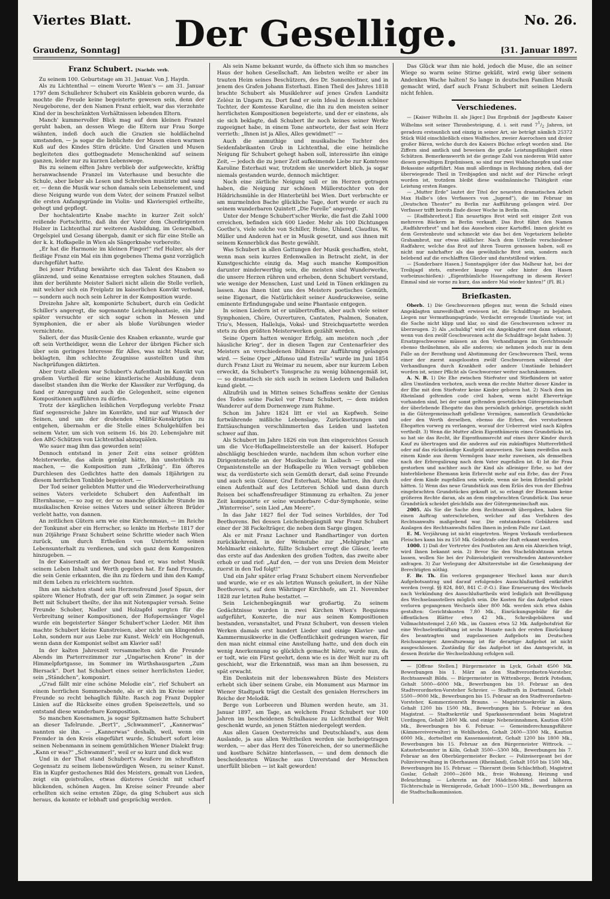Viertes Blatt.
Graudenz, Sonntag]
Der Gesellige.
No. 26.
[31. Januar 1897.
Franz Schubert. [Nachdr. verb.
Zu seinem 100. Geburtstage am 31. Januar. Von J. Haydn.
Als zu Lichtenthal — einem Vororte Wien's — am 31. Januar 1797 dem Schullehrer Schubert ein Knäblein geboren wurde, da mochte die Freude keine begeisterte gewesen sein, denn der Neugeborene, der den Namen Franz erhielt, war das vierzehnte Kind der in beschränkten Verhältnissen lebenden Eltern.
Manch' kummervoller Blick mag auf dem kleinen Franzel geruht haben, an dessen Wiege die Eltern nur Frau Sorge wähnten, indeß doch auch die Grazien sie holdlächelnd umstanden, — ja sogar die lieblichste der Musen einen warmen Kuß auf des Kindes Stirn drückte. Und Grazien und Musen begleiteten dies gottbegnadete Menschenkind auf seinem ganzen, leider nur zu kurzen Lebenswege.
Bis zu seinem elften Jahre verblieb der aufgeweckte, kräftig heranwachsende Franzel im Vaterhause und besuchte die Schule, aber lieber als Lesen und Schreiben musizirte und sang er, — denn die Musik war schon damals sein Lebenselement, und diese Neigung wurde von dem Vater, der seinem Franzel selbst die ersten Anfangsgründe im Violin- und Klavierspiel ertheilte, gehegt und gepflegt.
Der hochtalentirte Knabe machte in kurzer Zeit solch' reißende Fortschritte, daß ihn der Vater dem Chordirigenten Holzer in Lichtenthal zur weiteren Ausbildung, im Generalbaß, Orgelspiel und Gesang übergab, damit er sich für eine Stelle an der k. k. Hofkapelle in Wien als Sängerknabe vorbereite.
„Er hat die Harmonie im kleinen Finger!“ rief Holzer, als der fleißige Franz ein Mal ein ihm gegebenes Thema ganz vorzüglich durchgeführt hatte.
Bei jener Prüfung bewährte sich das Talent des Knaben so glänzend, und seine Kenntnisse erregten solches Staunen, daß ihm der berühmte Meister Salieri nicht allein die Stelle verlieh, mit welcher sich ein Freiplatz im kaiserlichen Konvikt verband, — sondern auch noch sein Lehrer in der Komposition wurde.
Dreizehn Jahre alt, komponirte Schubert, durch ein Gedicht Schiller's angeregt, die sogenannte Leichenphantasie, ein Jahr später versuchte er sich sogar schon in Messen und Symphonien, die er aber als bloße Vorübungen wieder vernichtete.
Salieri, der das Musik-Genie des Knaben erkannte, wurde gar oft sein Vertheidiger, wenn die Lehrer der übrigen Fächer sich über sein geringes Interesse für Alles, was nicht Musik war, beklagten, ihm schlechte Zeugnisse ausstellten und ihm Nachprüfungen diktirten.
Aber trotz alledem war Schubert's Aufenthalt im Konvikt von großem Vortheil für seine künstlerische Ausbildung, denn daselbst standen ihm die Werke der Klassiker zur Verfügung, da fand er Anregung und auch die Gelegenheit, seine eigenen Kompositionen aufführen zu dürfen.
Trotz der kärglichen leiblichen Verpflegung verlebte Franz fünf segensreiche Jahre im Konvikte, und nur auf Wunsch der Seinen, und um der drohenden Militär-Konskription zu entgehen, übernahm er die Stelle eines Schulgehülfen bei seinem Vater, um sich von seinem 16. bis 20. Lebensjahre mit den ABC-Schützen von Lichtenthal abzuquälen.
Wie sauer mag ihm das geworden sein!
Dennoch entstand in jener Zeit eins seiner größten Meisterwerke, das allein genügt hätte, ihn unsterblich zu machen, — die Komposition zum „Erlkönig“. Ein öfteres Durchlesen des Gedichtes hatte den damals 18jährigen zu diesem herrlichen Tonbilde begeistert. —
Der Tod seiner geliebten Mutter und die Wiederverheirathung seines Vaters verleidete Schubert den Aufenthalt im Elternhause, — so zog er, der so manche glückliche Stunde im musikalischen Kreise seines Vaters und seiner älteren Brüder verlebt hatte, von dannen.
An zeitlichen Gütern arm wie eine Kirchenmaus, — im Reiche der Tonkunst aber ein Herrscher, so lenkte im Herbste 1817 der nun 20jährige Franz Schubert seine Schritte wieder nach Wien zurück, um durch Ertheilen von Unterricht seinen Lebensunterhalt zu verdienen, und sich ganz dem Komponiren hinzugeben. —
In der Kaiserstadt an der Donau fand er, was nebst Musik seinem Leben Inhalt und Werth gegeben hat. Er fand Freunde, die sein Genie erkannten, die ihn zu fördern und ihm den Kampf mit dem Leben zu erleichtern suchten.
Ihm am nächsten stand sein Herzensfreund Josef Spaun, der spätere Wiener Hofrath, der gar oft sein Zimmer, ja sogar sein Bett mit Schubert theilte, der ihn mit Notenpapier versah. Seine Freunde Schober, Nadler und Holzapfel sorgten für die Verbreitung seiner Kompositionen, der Hofopernsänger Vogel wurde ein begeisterter Sänger Schubert'scher Lieder. Mit ihm machte Schubert kleine Kunstreisen, aber nicht um klingenden Lohn, sondern nur aus Liebe zur Kunst. Welch' ein Hochgenuß, wenn dann der Komponist selbst am Klavier saß!
In der kalten Jahreszeit versammelten sich die Freunde Abends im Parterrezimmer zur „Ungarischen Krone“ in der Himmelpfortgasse, im Sommer im Wirthshausgarten „Zum Biersack“. Dort hat Schubert eines seiner herrlichsten Lieder, sein „Ständchen“, komponirt.
„G'rad fällt mir eine schöne Melodie ein“, rief Schubert an einem herrlichen Sommerabende, als er sich im Kreise seiner Freunde so recht behaglich fühlte. Rasch zog Franz Doppler Linien auf die Rückseite eines großen Speisezettels, und so entstand diese wunderbare Komposition.
So manchen Kosenamen, ja sogar Spitznamen hatte Schubert an dieser Tafelrunde. „Bert'l“, „Schwammerl“, „Kannerwas“ nannten sie ihn. — „Kannerwas“ deshalb, weil, wenn ein Fremder in den Kreis eingeführt wurde, Schubert sofort leise seinen Nebenmann in seinem gemüthlichen Wiener Dialekt frug: „Kann er was?“ „Schwammerl“, weil er so kurz und dick war.
Und in der That stand Schubert's Aeußere im schroffsten Gegensatz zu seinem liebenswürdigen Wesen, zu seiner Kunst. Ein in Kupfer gestochenes Bild des Meisters, gemalt von Lieden, zeigt ein geistvolles, etwas düsteres Gesicht mit scharf blickenden, schönen Augen. Im Kreise seiner Freunde aber erhellten sich seine ernsten Züge, da ging Schubert aus sich heraus, da konnte er lebhaft und gesprächig werden.
Als sein Name bekannt wurde, da öffnete sich ihm so manches Haus der hohen Gesellschaft. Am liebsten weilte er aber im trauten Heim seines Beschützers, des Dr. Sonnenleitner, und in jenem des Grafen Johann Esterhazi. Einen Theil des Jahres 1818 brachte Schubert als Musiklehrer auf jenes Grafen Landsitz Zelész in Ungarn zu. Dort fand er sein Ideal in dessen schöner Tochter, der Komtesse Karoline, die ihn zu den meisten seiner herrlichsten Kompositionen begeisterte, und der er einstens, als sie sich beklagte, daß Schubert ihr noch keines seiner Werke zugeeignet habe, in einem Tone antwortete, der fast sein Herz verrieth: „Ihnen ist ja Alles, Alles gewidmet!“ —
Auch die anmuthige und musikalische Tochter des Seidenfabrikanten Grob in Lichtenthal, die eine heimliche Neigung für Schubert gehegt haben soll, interessirte ihn einige Zeit, — jedoch die zu jener Zeit aufkeimende Liebe zur Komtesse Karoline Esterhazi war, trotzdem sie unerwidert blieb, ja sogar niemals gestanden wurde, dennoch mächtiger.
Noch eine zärtliche Neigung soll er im Herzen getragen haben, die Neigung zur schönen Müllerstochter von der Höldrichsmühle in der Hinterbrühl bei Wien. Dort verbrachte er am murmelnden Bache glückliche Tage, dort wurde er auch zu seinem wunderbaren Quintett „Die Forelle“ angeregt.
Unter der Menge Schubert'scher Werke, die fast die Zahl 1000 erreichen, befinden sich 600 Lieder. Mehr als 100 Dichtungen Goethe's, viele solche von Schiller, Heine, Uhland, Claudius, W. Müller und Anderen hat er in Musik gesetzt, und aus ihnen mit seinem Kennerblick das Beste gewählt.
Was Schubert in allen Gattungen der Musik geschaffen, steht, wenn man sein kurzes Erdenwallen in Betracht zieht, in der Kunstgeschichte einzig da. Mag auch manche Komposition darunter minderwerthig sein, die meisten sind Wunderwerke, die unsere Herzen rühren und erheben, denn Schubert verstand, wie wenige der Menschen, Lust und Leid in Tönen erklingen zu lassen. Aus ihnen tönt uns des Meisters poetisches Gemüth, seine Eigenart, die Natürlichkeit seiner Ausdrucksweise, seine eminente Erfindungsgabe und seine Phantasie entgegen.
In seinen Liedern ist er unübertroffen, aber auch viele seiner Symphonien, Chöre, Ouverturen, Cantaten, Psalmen, Sonaten, Trio's, Messen, Halleluja, Vokal- und Streichquartette werden stets zu den größten Meisterwerken gezählt werden.
Seine Opern hatten weniger Erfolg, am meisten noch „der häusliche Krieg“, der in diesen Tagen zur Centenarfeier des Meisters an verschiedenen Bühnen zur Aufführung gelangen wird. — Seine Oper „Alfonso und Estrella“ wurde im Juni 1854 durch Franz Liszt zu Weimar zu neuem, aber nur kurzem Leben erweckt, da Schubert's Tonsprache zu wenig bühnengemäß ist, — so dramatisch sie sich auch in seinen Liedern und Balladen kund giebt. —
Allzufrüh und in Mitten seines Schaffens senkte der Genius des Todes seine Fackel vor Franz Schubert, — dem müden Wanderer auf dem Dornenwege zum Ruhme.
Schon im Jahre 1824 litt er viel an Kopfweh. Seine fortwährende mißliche Lebenslage, Zurücksetzungen und Enttäuschungen verschlimmerten das Leiden und lasteten schwer auf ihm.
Als Schubert im Jahre 1826 ein von ihm eingereichtes Gesuch um die Vice-Hofkapellmeisterstelle an der kaiserl. Hofoper abschlägig beschieden wurde, nachdem ihm schon vorher eine Dirigentenstelle an der Musikschule in Laibach — und eine Organistenstelle an der Hofkapelle zu Wien versagt geblieben war, da verdüsterte sich sein Gemüth derart, daß seine Freunde und auch sein Gönner, Graf Esterhazi, Mühe hatten, ihn durch einen Aufenthalt auf des Letzteren Schloß und dann durch Reisen bei schaffensfreudiger Stimmung zu erhalten. Zu jener Zeit komponirte er seine wunderbare C-dur-Symphonie, seine „Winterreise“, sein Lied „Am Meere“.
In das Jahr 1827 fiel der Tod seines Vorbildes, der Tod Beethovens. Bei dessen Leichenbegängniß war Franz Schubert einer der 38 Fackelträger, die neben dem Sarge gingen.
Als er mit Franz Lachner und Randhartinger von dorten zurückkehrend, in der Weinstube zur „Mehlgrube“ am Mehlmarkt einkehrte, füllte Schubert erregt die Gläser, leerte das erste auf das Andenken des großen Todten, das zweite aber erhob er und rief: „Auf den, — der von uns Dreien dem Meister zuerst in den Tod folgt!“
Und ein Jahr später erlag Franz Schubert einem Nervenfieber und wurde, wie er es als letzten Wunsch geäußert, in der Nähe Beethoven's, auf dem Währinger Kirchhofe, am 21. November 1828 zur letzten Ruhe bestattet. —
Sein Leichenbegängniß war großartig. Zu seinem Gedächtnisse wurden in zwei Kirchen Wien's Requiems aufgeführt, Konzerte, die nur aus seinen Kompositionen bestanden, veranstaltet, und Franz Schubert, von dessen vielen Werken damals erst hundert Lieder und einige Klavier- und Kammermusikwerke in die Oeffentlichkeit gedrungen waren, für den man nicht einmal eine Anstellung hatte, und den doch ein wenig Anerkennung so glücklich gemacht hätte, wurde nun, da er todt, wie ein Fürst geehrt, denn wie es in der Welt nur zu oft geschieht, war die Erkenntniß, was man an ihm besessen, zu spät erwacht.
Ein Denkstein mit der lebenswahren Büste des Meisters erhebt sich über seinem Grabe, ein Monument aus Marmor im Wiener Stadtpark trägt die Gestalt des genialen Herrschers im Reiche der Melodik.
Berge von Lorbeeren und Blumen werden heute, am 31. Januar 1897, am Tage, an welchem Franz Schubert vor 100 Jahren im bescheidenen Schulhause zu Lichtenthal der Welt geschenkt wurde, an jenen Stätten niedergelegt werden.
Aus allen Gauen Oesterreichs und Deutschland's, aus dem Auslande, ja aus allen Welttheilen werden sie herbeigetragen werden, — aber das Herz des Tönereichen, der so unermeßliche und kostbare Schätze hinterlassen, — und dem dennoch die bescheidensten Wünsche aus Unverstand der Menschen unerfüllt blieben — ist kalt geworden!
Das Glück war ihm nie hold, jedoch die Muse, die an seiner Wiege so warm seine Stirne geküßt, wird ewig über seinem Andenken Wache halten! So lange in deutschen Familien Musik gemacht wird, darf auch Franz Schubert mit seinen Liedern nicht fehlen.
Verschiedenes.
— [Kaiser Wilhelm II. als Jäger.] Das Ergebniß der Jagdbeute Kaiser Wilhelms seit seiner Thronbesteigung, d. i. seit rund 71/2 Jahren, ist geradezu erstaunlich und einzig in seiner Art, sie beträgt nämlich 25372 Stück Wild einschließlich eines Walfisches, zweier Auerochsen und dreier großer Bären, welche durch des Kaisers Büchse erlegt worden sind. Die Ziffern sind amtlich und beweisen die große Leistungsfähigkeit eines Schützen. Bemerkenswerth ist die geringe Zahl von niederem Wild unter diesen gewaltigen Ergebnissen, so sind nur zwei Waldschnepfen und eine Bekassine aufgeführt. Man muß allerdings in Rechnung ziehen, daß der überwiegende Theil in Treibjagden und nicht auf der Pürsche erlegt worden ist, trotzdem bleibt diese waidmännische Thätigkeit eine Leistung ersten Ranges.
— „Mutter Erde“ lautet der Titel der neuesten dramatischen Arbeit Max Halbe's (des Verfassers von „Jugend“), die im Februar im „Deutschen Theater“ zu Berlin zur Aufführung gelangen wird. Der Verfasser trifft bereits Ende dieser Woche in Berlin ein.
— [Radfahrerbrot.] Ein neuartiges Brot wird seit einiger Zeit von mehreren Bäckern in Berlin verkauft. Das Brot führt den Namen „Radfahrerbrot“ und hat das Aussehen einer Kartoffel. Innen gleicht es dem Gerstenbrote und schmeckt wie das bei den Vegetariern beliebte Grahambrot, nur etwas süßlicher. Nach dem Urtheile verschiedener Radfahrer, welche das Brot auf ihren Touren genossen haben, soll es nicht nur nahrhafter als das gewöhnliche Brot sein, sondern auch belebend auf die erschlafften Glieder und durststillend wirken.
— [Sonderbare Hasen.] Sonntagsjäger (der das Malheur hat, bei der Treibjagd stets, entweder knapp vor oder hinter den Hasen vorbeizuschießen): „Eigenthümliche Hasengattung in diesem Revier! Einmal sind sie vorne zu kurz, das andere Mal wieder hinten!“ (Fl. Bl.)
Briefkasten.
Oberb. 1) Die Geschworenen pflegen nur, wenn die Schuld eines Angeklagten unzweifelhaft erwiesen ist, die Schuldfrage zu bejahen. Liegen nur Vermuthungsgründe, Verdacht erregende Umstände vor, ist die Sache nicht klipp und klar, so sind die Geschworenen schwer zu überzeugen. 2) Als „schuldig“ wird ein Angeklagter erst dann erkannt, wenn von den zwölf Geschworenen acht die Schuldfrage bejaht haben. 3) Ersatzgeschworene müssen an den Verhandlungen im Gerichtssaale ebenso theilnehmen, als alle anderen; sie nehmen jedoch nur in dem Falle an der Berathung und Abstimmung der Geschworenen Theil, wenn einer der zuerst ausgeloosten zwölf Geschworenen während der Verhandlungen durch Krankheit oder andere Umstände behindert worden ist, seiner Pflicht als Geschworener weiter nachzukommen.
A. N. B. 1) Die Ehe zwischen Stiefvater und Stiefkindern ist unter allen Umständen verboten, auch wenn die rechte Mutter dieser Kinder in der Ehe mit dem Stiefvater keine Kinder geboren hat. 2) Nach dem im Rheinland geltenden code civil haben, wenn nicht Eheverträge vorhanden sind, bei der sonst geltenden gesetzlichen Gütergemeinschaft der überlebende Ehegatte das ihm persönlich gehörige, gesetzlich nicht in die Gütergemeinschaft gefallene Vermögen, namentlich Grundstücke oder den Werth derselben, ebenso die Erben, des verstorbenen Ehegatten vorweg zu verlangen, worauf der Ueberrest wird nach Köpfen vertheilt. 3) Wenn die Mutter allein Eigenthümerin eines Grundstücks ist, so hat sie das Recht, ihr Eigenthumsrecht auf eines ihrer Kinder durch Kauf zu übertragen und die anderen auf ein zukünftiges Muttererbtheil oder auf das rückständige Kaufgeld anzuweisen. Sie kann zweifellos auch einem Kinde aus ihrem Vermögen baar mehr zuweisen, als demselben nach der Erbregulirung nach dem Vater zugefallen ist. 4) Ist die Frau gestorben und nachher auch ihr Kind als alleiniger Erbe, so hat der hinterbliebene Ehemann kein Erbrecht mehr auf ein Erbe, das der Frau oder dem Kinde zugefallen sein würde, wenn sie beim Erbenfall gelebt hätten. 5) Wenn das neue Grundstück aus dem Erlös des von der Ehefrau eingebrachten Grundstückes gekauft ist, so erlangt der Ehemann keine größeren Rechte daran, als an dem eingebrachten Grundstück. Das neue Grundstück scheidet gleichfalls aus der Gütergemeinschaft aus.
2005. Als Sie die Sache dem Rechtsanwalt übergaben, haben Sie einen Auftrag unterschrieben, welcher auf das Verfahren des Rechtsanwalts maßgebend war. Die entstandenen Gebühren und Auslagen des Rechtsanwalts fallen Ihnen in jedem Falle zur Last.
E. M. Verjährung ist nicht eingetreten. Wegen Verkaufs verdorbenen Fleisches kann bis zu 150 Mk. Geldstrafe oder Haft erkannt werden.
1000. 1) Daß der Vertreter des Postboten am Arm ein Abzeichen trägt, wird Ihnen bekannt sein. 2) Bevor Sie den Stacheldrahtzaun setzen lassen, wollen Sie bei der Polizeiobrigkeit verwaltenden Amtsvorsteher anfragen. 3) Zur Verlegung der Altsitzerstube ist die Genehmigung der Berechtigten nöthig.
F. Br. Th. Ein verloren gegangener Wechsel kann nur durch Aufgebotsantrag und darauf erfolgendes Ausschlußurtheil entkräftet werden (vergl. §§ 824, 840, 841 C.-P.-O.). Eine Erneuerung des Wechsels nach Verkündung des Ausschlußurtheils wird lediglich mit Bewilligung des Wechselausstellers möglich sein. Die Kosten für das Aufgebot eines verloren gegangenen Wechsels über 800 Mk. werden sich etwa dahin gestalten: Gerichtskosten 7,80 Mk., Einrückungsgebühr für die öffentlichen Blätter etwa 42 Mk., Schreibgebühren und Vollmachtsstempel 2,60 Mk., im Ganzen etwa 52 Mk. Aufgebotsfrist für eine Wechselentkräftung ist sechs Monate nach der ersten Einrückung des beantragten und zugelassenen Aufgebots im Deutschen Reichsanzeiger. Anwaltszwang ist für derartige Aufgebot ist nicht ausgeschlossen. Zuständig für das Aufgebot ist das Amtsgericht, in dessen Bezirke die Wechselzahlung erfolgen soll.
— [Offene Stellen.] Bürgermeister in Lyck, Gehalt 4500 Mk. Bewerbungen bis 1. März an den Stadtverordneten-Vorsteher, Rechtsanwalt Bildu. — Bürgermeister in Wittenberge, Bezirk Potsdam, Gehalt 5000—6000 Mk., Bewerbungen bis 10. Februar an den Stadtverordneten-Vorsteher Schreier. — Stadtrath in Dortmund, Gehalt 5500—9000 Mk., Bewerbungen bis 15. Februar an den Stadtverordneten-Vorsteher, Kommerzienrath Brauns. — Magistratssekretär in Aken, Gehalt 1200 bis 1500 Mk., Bewerbungen bis 5. Februar an den Magistrat. — Stadtsekretär und Sparkassenrendant beim Magistrat Uerdingen, Gehalt 2400 Mk. und einige Nebeneinnahmen, Kaution 4500 Mk., Bewerbungen bis 6. Februar. — Gemeinderechnungsführer (Kämmereiverwalter) in Wehlheiden, Gehalt 2400—3300 Mk., Kaution 6000 Mk., dortselbst ein Kassenassistent, Gehalt 1200 bis 1800 Mk., Bewerbungen bis 15. Februar an den Bürgermeister Wittrock. — Katasterbeamter in Köln, Gehalt 3500—5300 Mk., Bewerbungen bis 7. Februar an den Oberbürgermeister Becker. — Polizeisergeant bei der Polizeiverwaltung in Oberhausen (Rheinland), Gehalt 1050 bis 1500 Mk., Bewerbungen bis 15. Februar. — Thierarzt (beim Schlachthof), Magistrat Goslar, Gehalt 2000—2600 Mk., freie Wohnung, Heizung und Beleuchtung. — Lehrerin an der Mädchen-Mittel- und höheren Töchterschule in Wernigerode, Gehalt 1000—1500 Mk., Bewerbungen an die Stadtschulkommission.